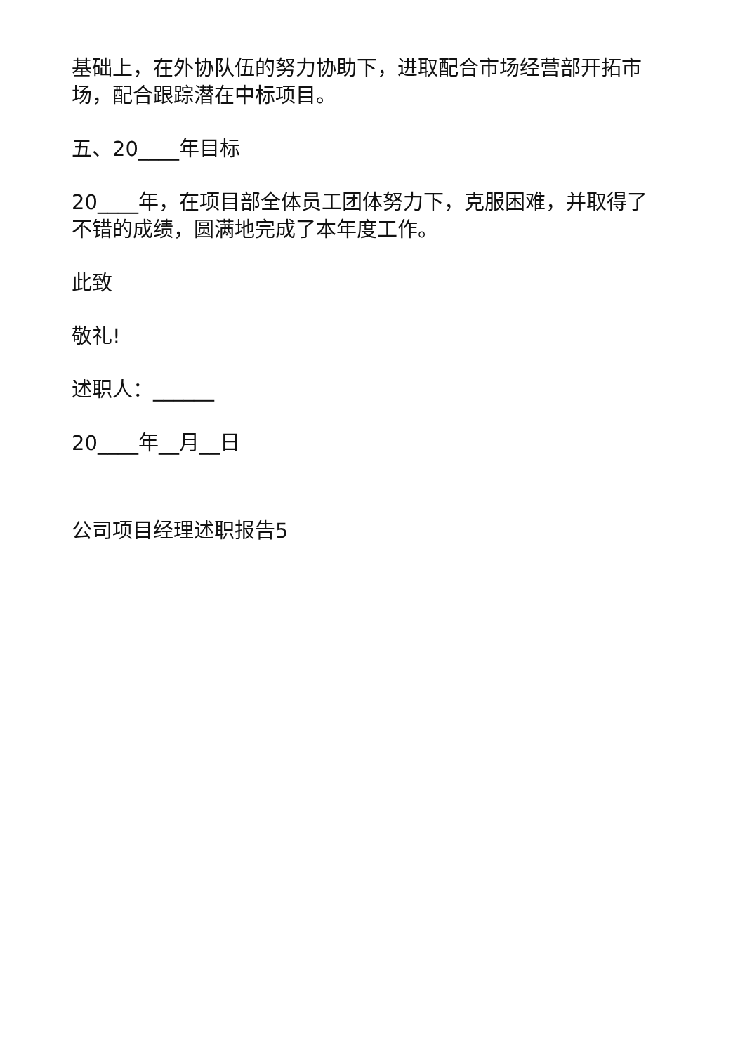基础上，在外协队伍的努力协助下，进取配合市场经营部开拓市场，配合跟踪潜在中标项目。
五、20____年目标
20____年，在项目部全体员工团体努力下，克服困难，并取得了不错的成绩，圆满地完成了本年度工作。
此致
敬礼!
述职人：______
20____年__月__日
公司项目经理述职报告5